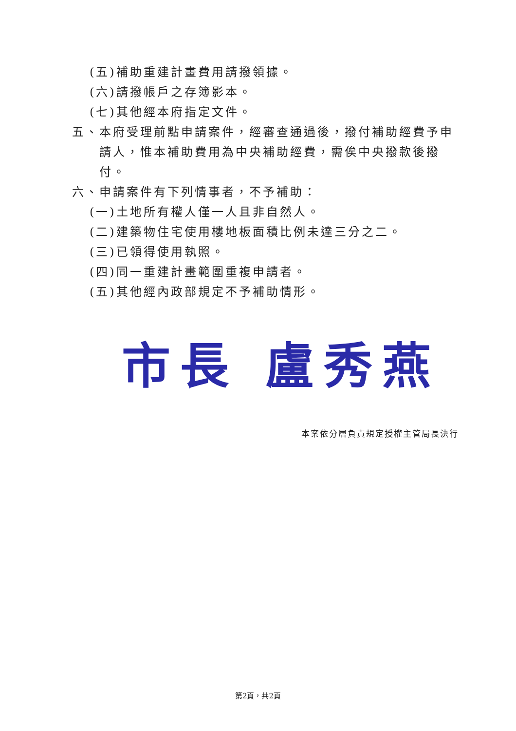(五)補助重建計畫費用請撥領據。
(六)請撥帳戶之存簿影本。
(七)其他經本府指定文件。
五、本府受理前點申請案件，經審查通過後，撥付補助經費予申請人，惟本補助費用為中央補助經費，需俟中央撥款後撥付。
六、申請案件有下列情事者，不予補助：
(一)土地所有權人僅一人且非自然人。
(二)建築物住宅使用樓地板面積比例未達三分之二。
(三)已領得使用執照。
(四)同一重建計畫範圍重複申請者。
(五)其他經內政部規定不予補助情形。
市長 盧秀燕
本案依分層負責規定授權主管局長決行
第2頁，共2頁